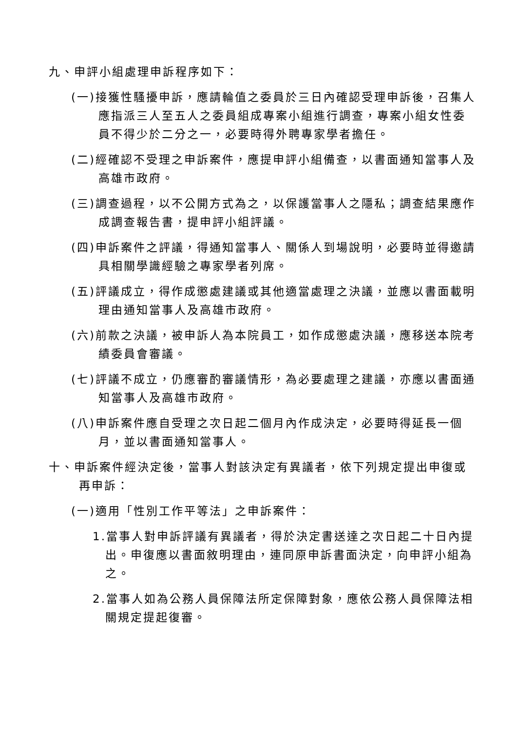九、申評小組處理申訴程序如下：
(一)接獲性騷擾申訴，應請輪值之委員於三日內確認受理申訴後，召集人應指派三人至五人之委員組成專案小組進行調查，專案小組女性委員不得少於二分之一，必要時得外聘專家學者擔任。
(二)經確認不受理之申訴案件，應提申評小組備查，以書面通知當事人及高雄市政府。
(三)調查過程，以不公開方式為之，以保護當事人之隱私；調查結果應作成調查報告書，提申評小組評議。
(四)申訴案件之評議，得通知當事人、關係人到場說明，必要時並得邀請具相關學識經驗之專家學者列席。
(五)評議成立，得作成懲處建議或其他適當處理之決議，並應以書面載明理由通知當事人及高雄市政府。
(六)前款之決議，被申訴人為本院員工，如作成懲處決議，應移送本院考績委員會審議。
(七)評議不成立，仍應審酌審議情形，為必要處理之建議，亦應以書面通知當事人及高雄市政府。
(八)申訴案件應自受理之次日起二個月內作成決定，必要時得延長一個月，並以書面通知當事人。
十、申訴案件經決定後，當事人對該決定有異議者，依下列規定提出申復或再申訴：
(一)適用「性別工作平等法」之申訴案件：
1.當事人對申訴評議有異議者，得於決定書送達之次日起二十日內提出。申復應以書面敘明理由，連同原申訴書面決定，向申評小組為之。
2.當事人如為公務人員保障法所定保障對象，應依公務人員保障法相關規定提起復審。